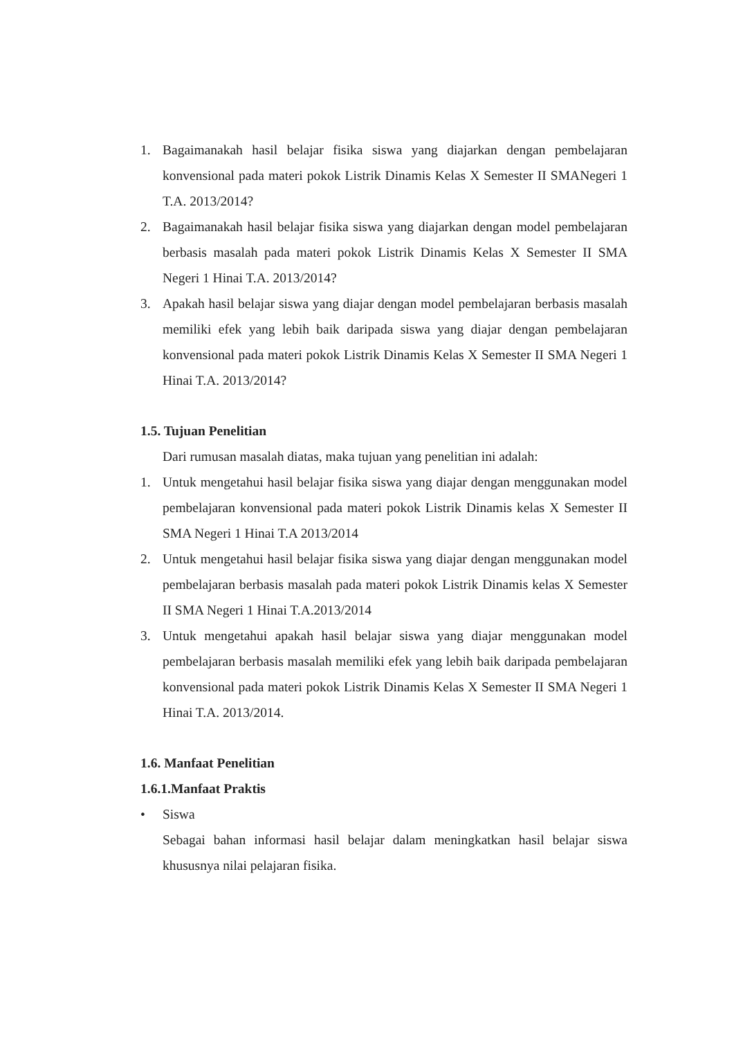1. Bagaimanakah hasil belajar fisika siswa yang diajarkan dengan pembelajaran konvensional pada materi pokok Listrik Dinamis Kelas X Semester II SMANegeri 1 T.A. 2013/2014?
2. Bagaimanakah hasil belajar fisika siswa yang diajarkan dengan model pembelajaran berbasis masalah pada materi pokok Listrik Dinamis Kelas X Semester II SMA Negeri 1 Hinai T.A. 2013/2014?
3. Apakah hasil belajar siswa yang diajar dengan model pembelajaran berbasis masalah memiliki efek yang lebih baik daripada siswa yang diajar dengan pembelajaran konvensional pada materi pokok Listrik Dinamis Kelas X Semester II SMA Negeri 1 Hinai T.A. 2013/2014?
1.5. Tujuan Penelitian
Dari rumusan masalah diatas, maka tujuan yang penelitian ini adalah:
1. Untuk mengetahui hasil belajar fisika siswa yang diajar dengan menggunakan model pembelajaran konvensional pada materi pokok Listrik Dinamis kelas X Semester II SMA Negeri 1 Hinai T.A 2013/2014
2. Untuk mengetahui hasil belajar fisika siswa yang diajar dengan menggunakan model pembelajaran berbasis masalah pada materi pokok Listrik Dinamis kelas X Semester II SMA Negeri 1 Hinai T.A.2013/2014
3. Untuk mengetahui apakah hasil belajar siswa yang diajar menggunakan model pembelajaran berbasis masalah memiliki efek yang lebih baik daripada pembelajaran konvensional pada materi pokok Listrik Dinamis Kelas X Semester II SMA Negeri 1 Hinai T.A. 2013/2014.
1.6. Manfaat Penelitian
1.6.1.Manfaat Praktis
• Siswa
Sebagai bahan informasi hasil belajar dalam meningkatkan hasil belajar siswa khususnya nilai pelajaran fisika.